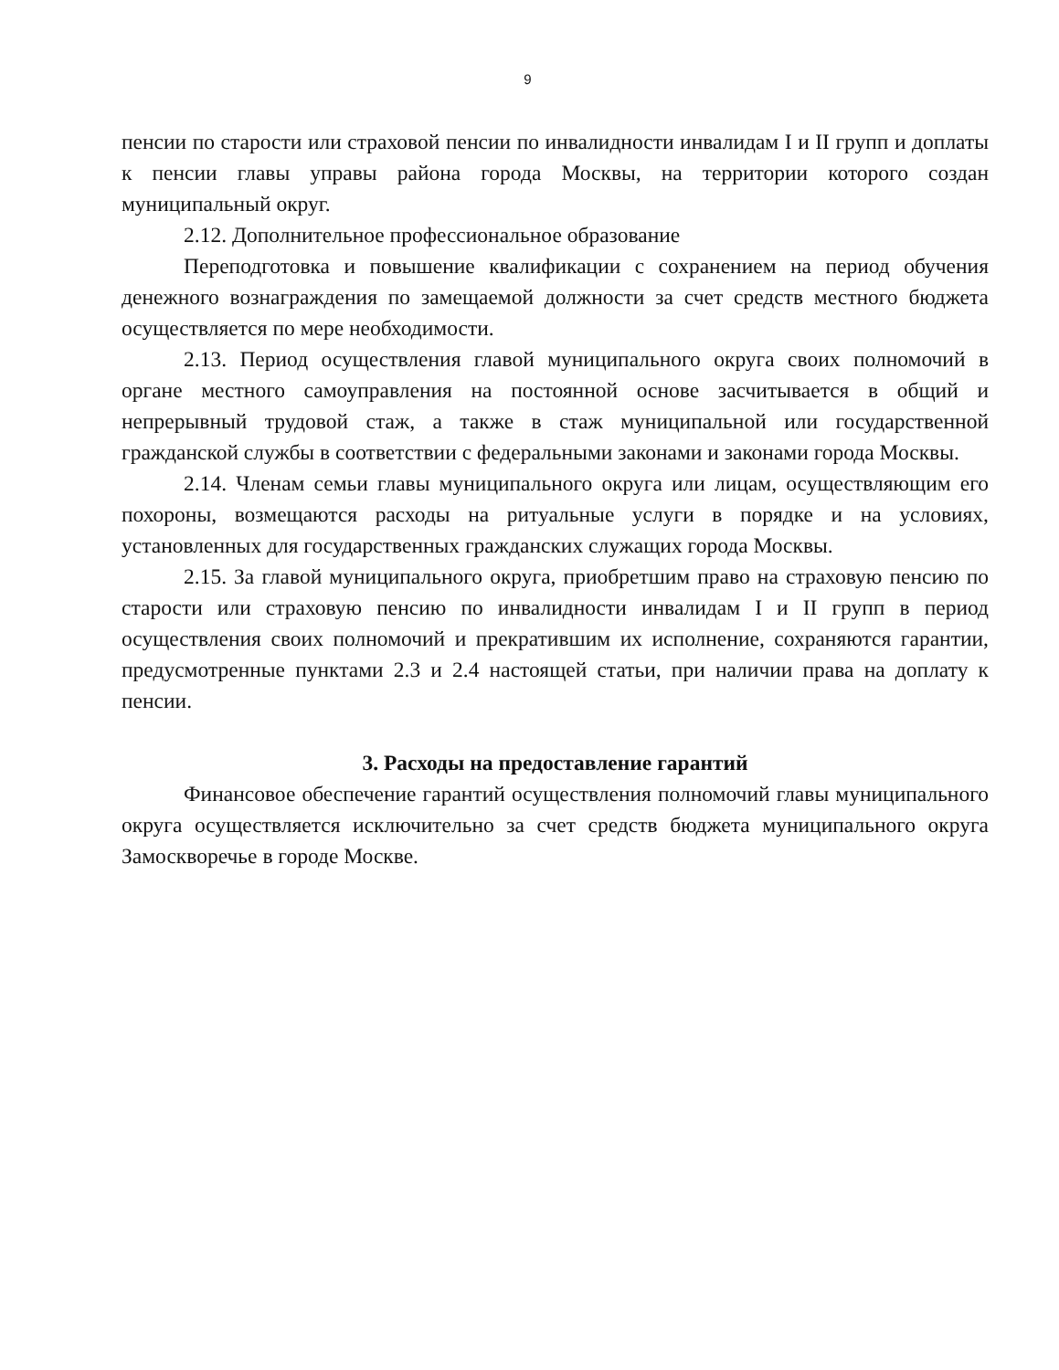9
пенсии по старости или страховой пенсии по инвалидности инвалидам I и II групп и доплаты к пенсии главы управы района города Москвы, на территории которого создан муниципальный округ.
2.12. Дополнительное профессиональное образование
Переподготовка и повышение квалификации с сохранением на период обучения денежного вознаграждения по замещаемой должности за счет средств местного бюджета осуществляется по мере необходимости.
2.13. Период осуществления главой муниципального округа своих полномочий в органе местного самоуправления на постоянной основе засчитывается в общий и непрерывный трудовой стаж, а также в стаж муниципальной или государственной гражданской службы в соответствии с федеральными законами и законами города Москвы.
2.14. Членам семьи главы муниципального округа или лицам, осуществляющим его похороны, возмещаются расходы на ритуальные услуги в порядке и на условиях, установленных для государственных гражданских служащих города Москвы.
2.15. За главой муниципального округа, приобретшим право на страховую пенсию по старости или страховую пенсию по инвалидности инвалидам I и II групп в период осуществления своих полномочий и прекратившим их исполнение, сохраняются гарантии, предусмотренные пунктами 2.3 и 2.4 настоящей статьи, при наличии права на доплату к пенсии.
3. Расходы на предоставление гарантий
Финансовое обеспечение гарантий осуществления полномочий главы муниципального округа осуществляется исключительно за счет средств бюджета муниципального округа Замоскворечье в городе Москве.